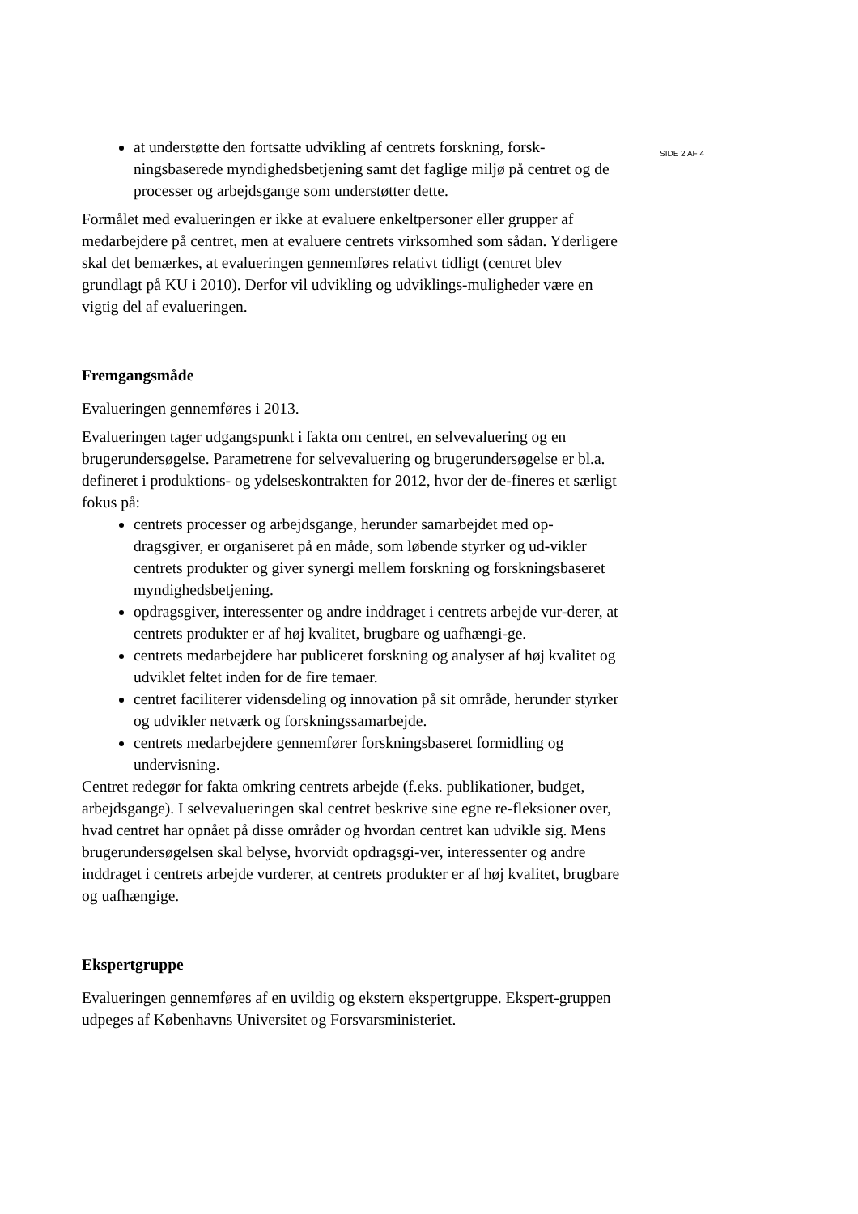at understøtte den fortsatte udvikling af centrets forskning, forsk-ningsbaserede myndighedsbetjening samt det faglige miljø på centret og de processer og arbejdsgange som understøtter dette.
Formålet med evalueringen er ikke at evaluere enkeltpersoner eller grupper af medarbejdere på centret, men at evaluere centrets virksomhed som sådan. Yderligere skal det bemærkes, at evalueringen gennemføres relativt tidligt (centret blev grundlagt på KU i 2010). Derfor vil udvikling og udviklings-muligheder være en vigtig del af evalueringen.
Fremgangsmåde
Evalueringen gennemføres i 2013.
Evalueringen tager udgangspunkt i fakta om centret, en selvevaluering og en brugerundersøgelse. Parametrene for selvevaluering og brugerundersøgelse er bl.a. defineret i produktions- og ydelseskontrakten for 2012, hvor der de-fineres et særligt fokus på:
centrets processer og arbejdsgange, herunder samarbejdet med op-dragsgiver, er organiseret på en måde, som løbende styrker og ud-vikler centrets produkter og giver synergi mellem forskning og forskningsbaseret myndighedsbetjening.
opdragsgiver, interessenter og andre inddraget i centrets arbejde vur-derer, at centrets produkter er af høj kvalitet, brugbare og uafhængi-ge.
centrets medarbejdere har publiceret forskning og analyser af høj kvalitet og udviklet feltet inden for de fire temaer.
centret faciliterer vidensdeling og innovation på sit område, herunder styrker og udvikler netværk og forskningssamarbejde.
centrets medarbejdere gennemfører forskningsbaseret formidling og undervisning.
Centret redegør for fakta omkring centrets arbejde (f.eks. publikationer, budget, arbejdsgange). I selvevalueringen skal centret beskrive sine egne re-fleksioner over, hvad centret har opnået på disse områder og hvordan centret kan udvikle sig. Mens brugerundersøgelsen skal belyse, hvorvidt opdragsgi-ver, interessenter og andre inddraget i centrets arbejde vurderer, at centrets produkter er af høj kvalitet, brugbare og uafhængige.
Ekspertgruppe
Evalueringen gennemføres af en uvildig og ekstern ekspertgruppe. Ekspert-gruppen udpeges af Københavns Universitet og Forsvarsministeriet.
SIDE 2 AF 4